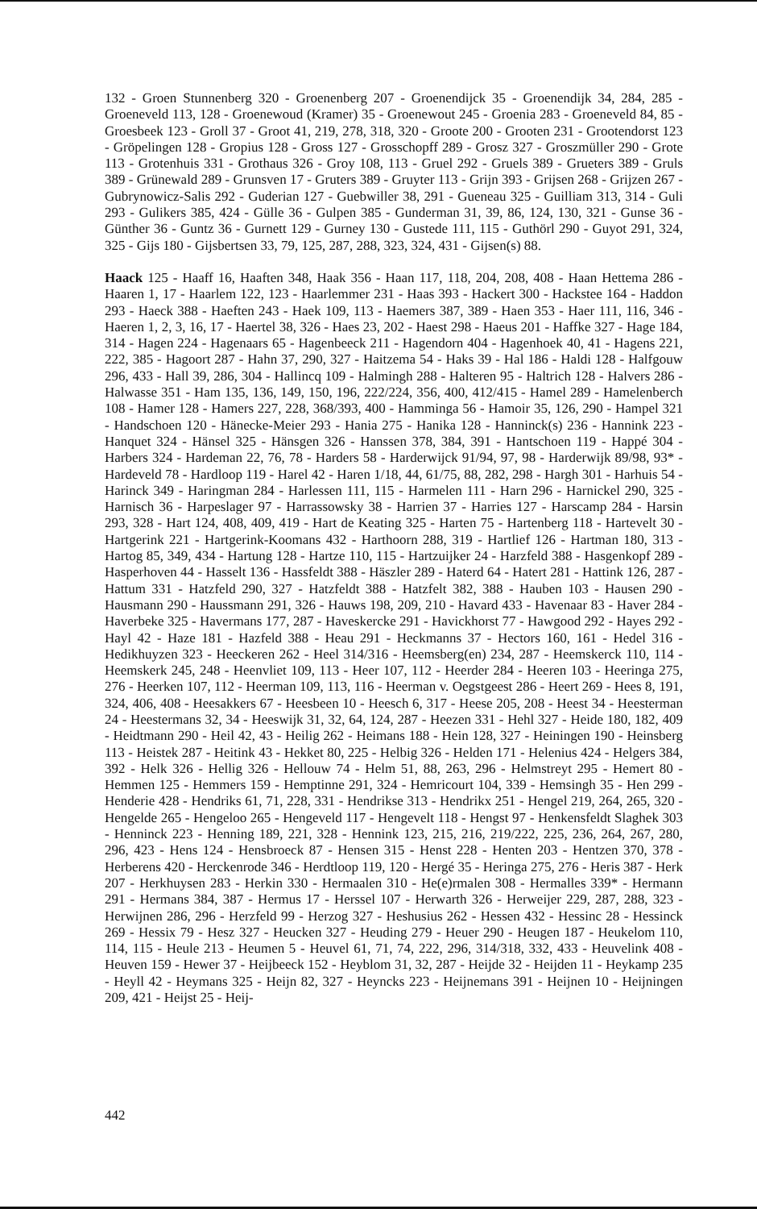132 - Groen Stunnenberg 320 - Groenenberg 207 - Groenendijck 35 - Groenendijk 34, 284, 285 - Groeneveld 113, 128 - Groenewoud (Kramer) 35 - Groenewout 245 - Groenia 283 - Groeneveld 84, 85 - Groesbeek 123 - Groll 37 - Groot 41, 219, 278, 318, 320 - Groote 200 - Grooten 231 - Grootendorst 123 - Gröpelingen 128 - Gropius 128 - Gross 127 - Grosschopff 289 - Grosz 327 - Groszmüller 290 - Grote 113 - Grotenhuis 331 - Grothaus 326 - Groy 108, 113 - Gruel 292 - Gruels 389 - Grueters 389 - Gruls 389 - Grünewald 289 - Grunsven 17 - Gruters 389 - Gruyter 113 - Grijn 393 - Grijsen 268 - Grijzen 267 - Gubrynowicz-Salis 292 - Guderian 127 - Guebwiller 38, 291 - Gueneau 325 - Guilliam 313, 314 - Guli 293 - Gulikers 385, 424 - Gülle 36 - Gulpen 385 - Gunderman 31, 39, 86, 124, 130, 321 - Gunse 36 - Günther 36 - Guntz 36 - Gurnett 129 - Gurney 130 - Gustede 111, 115 - Guthörl 290 - Guyot 291, 324, 325 - Gijs 180 - Gijsbertsen 33, 79, 125, 287, 288, 323, 324, 431 - Gijsen(s) 88.
Haack 125 - Haaff 16, Haaften 348, Haak 356 - Haan 117, 118, 204, 208, 408 - Haan Hettema 286 - Haaren 1, 17 - Haarlem 122, 123 - Haarlemmer 231 - Haas 393 - Hackert 300 - Hackstee 164 - Haddon 293 - Haeck 388 - Haeften 243 - Haek 109, 113 - Haemers 387, 389 - Haen 353 - Haer 111, 116, 346 - Haeren 1, 2, 3, 16, 17 - Haertel 38, 326 - Haes 23, 202 - Haest 298 - Haeus 201 - Haffke 327 - Hage 184, 314 - Hagen 224 - Hagenaars 65 - Hagenbeeck 211 - Hagendorn 404 - Hagenhoek 40, 41 - Hagens 221, 222, 385 - Hagoort 287 - Hahn 37, 290, 327 - Haitzema 54 - Haks 39 - Hal 186 - Haldi 128 - Halfgouw 296, 433 - Hall 39, 286, 304 - Hallincq 109 - Halmingh 288 - Halteren 95 - Haltrich 128 - Halvers 286 - Halwasse 351 - Ham 135, 136, 149, 150, 196, 222/224, 356, 400, 412/415 - Hamel 289 - Hamelenberch 108 - Hamer 128 - Hamers 227, 228, 368/393, 400 - Hamminga 56 - Hamoir 35, 126, 290 - Hampel 321 - Handschoen 120 - Hänecke-Meier 293 - Hania 275 - Hanika 128 - Hanninck(s) 236 - Hannink 223 - Hanquet 324 - Hänsel 325 - Hänsgen 326 - Hanssen 378, 384, 391 - Hantschoen 119 - Happé 304 - Harbers 324 - Hardeman 22, 76, 78 - Harders 58 - Harderwijck 91/94, 97, 98 - Harderwijk 89/98, 93* - Hardeveld 78 - Hardloop 119 - Harel 42 - Haren 1/18, 44, 61/75, 88, 282, 298 - Hargh 301 - Harhuis 54 - Harinck 349 - Haringman 284 - Harlessen 111, 115 - Harmelen 111 - Harn 296 - Harnickel 290, 325 - Harnisch 36 - Harpeslager 97 - Harrassowsky 38 - Harrien 37 - Harries 127 - Harscamp 284 - Harsin 293, 328 - Hart 124, 408, 409, 419 - Hart de Keating 325 - Harten 75 - Hartenberg 118 - Hartevelt 30 - Hartgerink 221 - Hartgerink-Koomans 432 - Harthoorn 288, 319 - Hartlief 126 - Hartman 180, 313 - Hartog 85, 349, 434 - Hartung 128 - Hartze 110, 115 - Hartzuijker 24 - Harzfeld 388 - Hasgenkopf 289 - Hasperhoven 44 - Hasselt 136 - Hassfeldt 388 - Häszler 289 - Haterd 64 - Hatert 281 - Hattink 126, 287 - Hattum 331 - Hatzfeld 290, 327 - Hatzfeldt 388 - Hatzfelt 382, 388 - Hauben 103 - Hausen 290 - Hausmann 290 - Haussmann 291, 326 - Hauws 198, 209, 210 - Havard 433 - Havenaar 83 - Haver 284 - Haverbeke 325 - Havermans 177, 287 - Haveskercke 291 - Havickhorst 77 - Hawgood 292 - Hayes 292 - Hayl 42 - Haze 181 - Hazfeld 388 - Heau 291 - Heckmanns 37 - Hectors 160, 161 - Hedel 316 - Hedikhuyzen 323 - Heeckeren 262 - Heel 314/316 - Heemsberg(en) 234, 287 - Heemskerck 110, 114 - Heemskerk 245, 248 - Heenvliet 109, 113 - Heer 107, 112 - Heerder 284 - Heeren 103 - Heeringa 275, 276 - Heerken 107, 112 - Heerman 109, 113, 116 - Heerman v. Oegstgeest 286 - Heert 269 - Hees 8, 191, 324, 406, 408 - Heesakkers 67 - Heesbeen 10 - Heesch 6, 317 - Heese 205, 208 - Heest 34 - Heesterman 24 - Heestermans 32, 34 - Heeswijk 31, 32, 64, 124, 287 - Heezen 331 - Hehl 327 - Heide 180, 182, 409 - Heidtmann 290 - Heil 42, 43 - Heilig 262 - Heimans 188 - Hein 128, 327 - Heiningen 190 - Heinsberg 113 - Heistek 287 - Heitink 43 - Hekket 80, 225 - Helbig 326 - Helden 171 - Helenius 424 - Helgers 384, 392 - Helk 326 - Hellig 326 - Hellouw 74 - Helm 51, 88, 263, 296 - Helmstreyt 295 - Hemert 80 - Hemmen 125 - Hemmers 159 - Hemptinne 291, 324 - Hemricourt 104, 339 - Hemsingh 35 - Hen 299 - Henderie 428 - Hendriks 61, 71, 228, 331 - Hendrikse 313 - Hendrikx 251 - Hengel 219, 264, 265, 320 - Hengelde 265 - Hengeloo 265 - Hengeveld 117 - Hengevelt 118 - Hengst 97 - Henkensfeldt Slaghek 303 - Henninck 223 - Henning 189, 221, 328 - Hennink 123, 215, 216, 219/222, 225, 236, 264, 267, 280, 296, 423 - Hens 124 - Hensbroeck 87 - Hensen 315 - Henst 228 - Henten 203 - Hentzen 370, 378 - Herberens 420 - Herckenrode 346 - Herdtloop 119, 120 - Hergé 35 - Heringa 275, 276 - Heris 387 - Herk 207 - Herkhuysen 283 - Herkin 330 - Hermaalen 310 - He(e)rmalen 308 - Hermalles 339* - Hermann 291 - Hermans 384, 387 - Hermus 17 - Herssel 107 - Herwarth 326 - Herweijer 229, 287, 288, 323 - Herwijnen 286, 296 - Herzfeld 99 - Herzog 327 - Heshusius 262 - Hessen 432 - Hessinc 28 - Hessinck 269 - Hessix 79 - Hesz 327 - Heucken 327 - Heuding 279 - Heuer 290 - Heugen 187 - Heukelom 110, 114, 115 - Heule 213 - Heumen 5 - Heuvel 61, 71, 74, 222, 296, 314/318, 332, 433 - Heuvelink 408 - Heuven 159 - Hewer 37 - Heijbeeck 152 - Heyblom 31, 32, 287 - Heijde 32 - Heijden 11 - Heykamp 235 - Heyll 42 - Heymans 325 - Heijn 82, 327 - Heyncks 223 - Heijnemans 391 - Heijnen 10 - Heijningen 209, 421 - Heijst 25 - Heij-
442